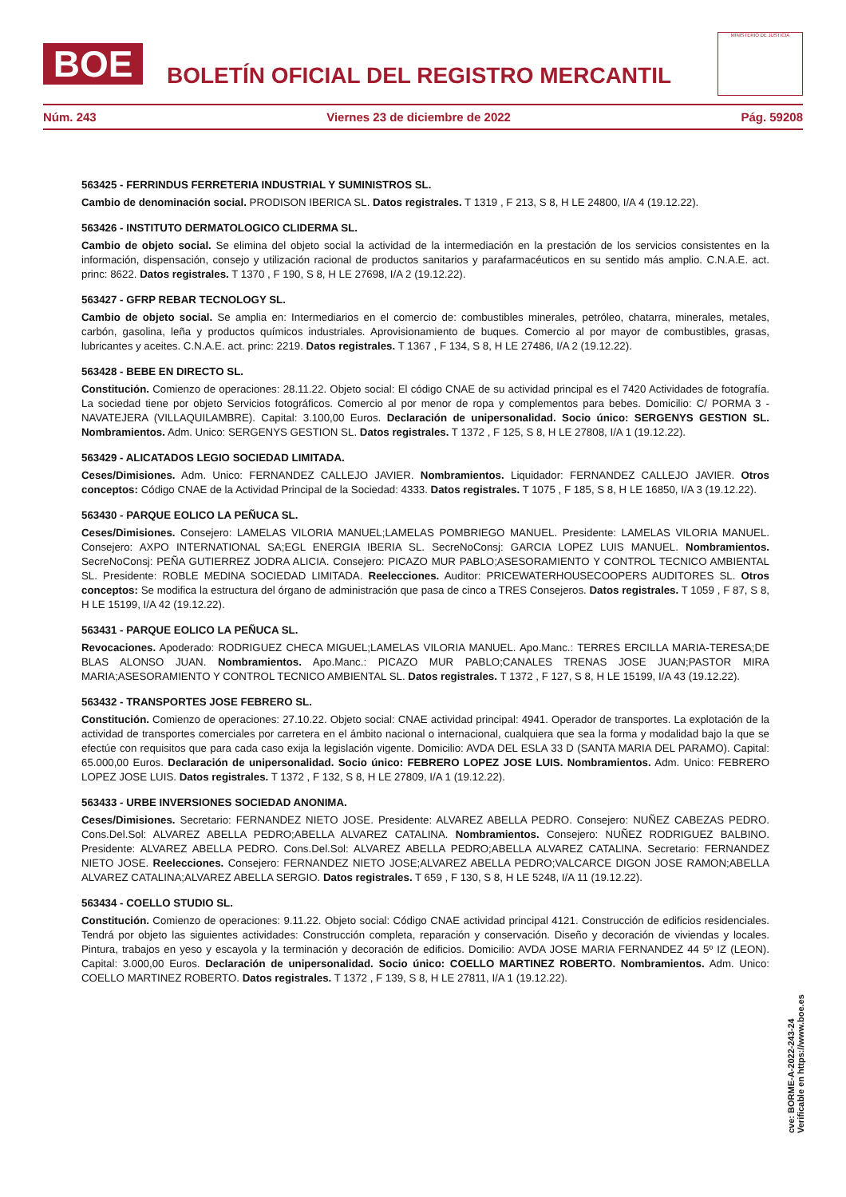BOE
BOLETÍN OFICIAL DEL REGISTRO MERCANTIL
MINISTERIO DE JUSTICIA
Núm. 243 Viernes 23 de diciembre de 2022 Pág. 59208
563425 - FERRINDUS FERRETERIA INDUSTRIAL Y SUMINISTROS SL.
Cambio de denominación social. PRODISON IBERICA SL. Datos registrales. T 1319 , F 213, S 8, H LE 24800, I/A 4 (19.12.22).
563426 - INSTITUTO DERMATOLOGICO CLIDERMA SL.
Cambio de objeto social. Se elimina del objeto social la actividad de la intermediación en la prestación de los servicios consistentes en la información, dispensación, consejo y utilización racional de productos sanitarios y parafarmacéuticos en su sentido más amplio. C.N.A.E. act. princ: 8622. Datos registrales. T 1370 , F 190, S 8, H LE 27698, I/A 2 (19.12.22).
563427 - GFRP REBAR TECNOLOGY SL.
Cambio de objeto social. Se amplia en: Intermediarios en el comercio de: combustibles minerales, petróleo, chatarra, minerales, metales, carbón, gasolina, leña y productos químicos industriales. Aprovisionamiento de buques. Comercio al por mayor de combustibles, grasas, lubricantes y aceites. C.N.A.E. act. princ: 2219. Datos registrales. T 1367 , F 134, S 8, H LE 27486, I/A 2 (19.12.22).
563428 - BEBE EN DIRECTO SL.
Constitución. Comienzo de operaciones: 28.11.22. Objeto social: El código CNAE de su actividad principal es el 7420 Actividades de fotografía. La sociedad tiene por objeto Servicios fotográficos. Comercio al por menor de ropa y complementos para bebes. Domicilio: C/ PORMA 3 - NAVATEJERA (VILLAQUILAMBRE). Capital: 3.100,00 Euros. Declaración de unipersonalidad. Socio único: SERGENYS GESTION SL. Nombramientos. Adm. Unico: SERGENYS GESTION SL. Datos registrales. T 1372 , F 125, S 8, H LE 27808, I/A 1 (19.12.22).
563429 - ALICATADOS LEGIO SOCIEDAD LIMITADA.
Ceses/Dimisiones. Adm. Unico: FERNANDEZ CALLEJO JAVIER. Nombramientos. Liquidador: FERNANDEZ CALLEJO JAVIER. Otros conceptos: Código CNAE de la Actividad Principal de la Sociedad: 4333. Datos registrales. T 1075 , F 185, S 8, H LE 16850, I/A 3 (19.12.22).
563430 - PARQUE EOLICO LA PEÑUCA SL.
Ceses/Dimisiones. Consejero: LAMELAS VILORIA MANUEL;LAMELAS POMBRIEGO MANUEL. Presidente: LAMELAS VILORIA MANUEL. Consejero: AXPO INTERNATIONAL SA;EGL ENERGIA IBERIA SL. SecreNoConsj: GARCIA LOPEZ LUIS MANUEL. Nombramientos. SecreNoConsj: PEÑA GUTIERREZ JODRA ALICIA. Consejero: PICAZO MUR PABLO;ASESORAMIENTO Y CONTROL TECNICO AMBIENTAL SL. Presidente: ROBLE MEDINA SOCIEDAD LIMITADA. Reelecciones. Auditor: PRICEWATERHOUSECOOPERS AUDITORES SL. Otros conceptos: Se modifica la estructura del órgano de administración que pasa de cinco a TRES Consejeros. Datos registrales. T 1059 , F 87, S 8, H LE 15199, I/A 42 (19.12.22).
563431 - PARQUE EOLICO LA PEÑUCA SL.
Revocaciones. Apoderado: RODRIGUEZ CHECA MIGUEL;LAMELAS VILORIA MANUEL. Apo.Manc.: TERRES ERCILLA MARIA-TERESA;DE BLAS ALONSO JUAN. Nombramientos. Apo.Manc.: PICAZO MUR PABLO;CANALES TRENAS JOSE JUAN;PASTOR MIRA MARIA;ASESORAMIENTO Y CONTROL TECNICO AMBIENTAL SL. Datos registrales. T 1372 , F 127, S 8, H LE 15199, I/A 43 (19.12.22).
563432 - TRANSPORTES JOSE FEBRERO SL.
Constitución. Comienzo de operaciones: 27.10.22. Objeto social: CNAE actividad principal: 4941. Operador de transportes. La explotación de la actividad de transportes comerciales por carretera en el ámbito nacional o internacional, cualquiera que sea la forma y modalidad bajo la que se efectúe con requisitos que para cada caso exija la legislación vigente. Domicilio: AVDA DEL ESLA 33 D (SANTA MARIA DEL PARAMO). Capital: 65.000,00 Euros. Declaración de unipersonalidad. Socio único: FEBRERO LOPEZ JOSE LUIS. Nombramientos. Adm. Unico: FEBRERO LOPEZ JOSE LUIS. Datos registrales. T 1372 , F 132, S 8, H LE 27809, I/A 1 (19.12.22).
563433 - URBE INVERSIONES SOCIEDAD ANONIMA.
Ceses/Dimisiones. Secretario: FERNANDEZ NIETO JOSE. Presidente: ALVAREZ ABELLA PEDRO. Consejero: NUÑEZ CABEZAS PEDRO. Cons.Del.Sol: ALVAREZ ABELLA PEDRO;ABELLA ALVAREZ CATALINA. Nombramientos. Consejero: NUÑEZ RODRIGUEZ BALBINO. Presidente: ALVAREZ ABELLA PEDRO. Cons.Del.Sol: ALVAREZ ABELLA PEDRO;ABELLA ALVAREZ CATALINA. Secretario: FERNANDEZ NIETO JOSE. Reelecciones. Consejero: FERNANDEZ NIETO JOSE;ALVAREZ ABELLA PEDRO;VALCARCE DIGON JOSE RAMON;ABELLA ALVAREZ CATALINA;ALVAREZ ABELLA SERGIO. Datos registrales. T 659 , F 130, S 8, H LE 5248, I/A 11 (19.12.22).
563434 - COELLO STUDIO SL.
Constitución. Comienzo de operaciones: 9.11.22. Objeto social: Código CNAE actividad principal 4121. Construcción de edificios residenciales. Tendrá por objeto las siguientes actividades: Construcción completa, reparación y conservación. Diseño y decoración de viviendas y locales. Pintura, trabajos en yeso y escayola y la terminación y decoración de edificios. Domicilio: AVDA JOSE MARIA FERNANDEZ 44 5º IZ (LEON). Capital: 3.000,00 Euros. Declaración de unipersonalidad. Socio único: COELLO MARTINEZ ROBERTO. Nombramientos. Adm. Unico: COELLO MARTINEZ ROBERTO. Datos registrales. T 1372 , F 139, S 8, H LE 27811, I/A 1 (19.12.22).
cve: BORME-A-2022-243-24
Verificable en https://www.boe.es